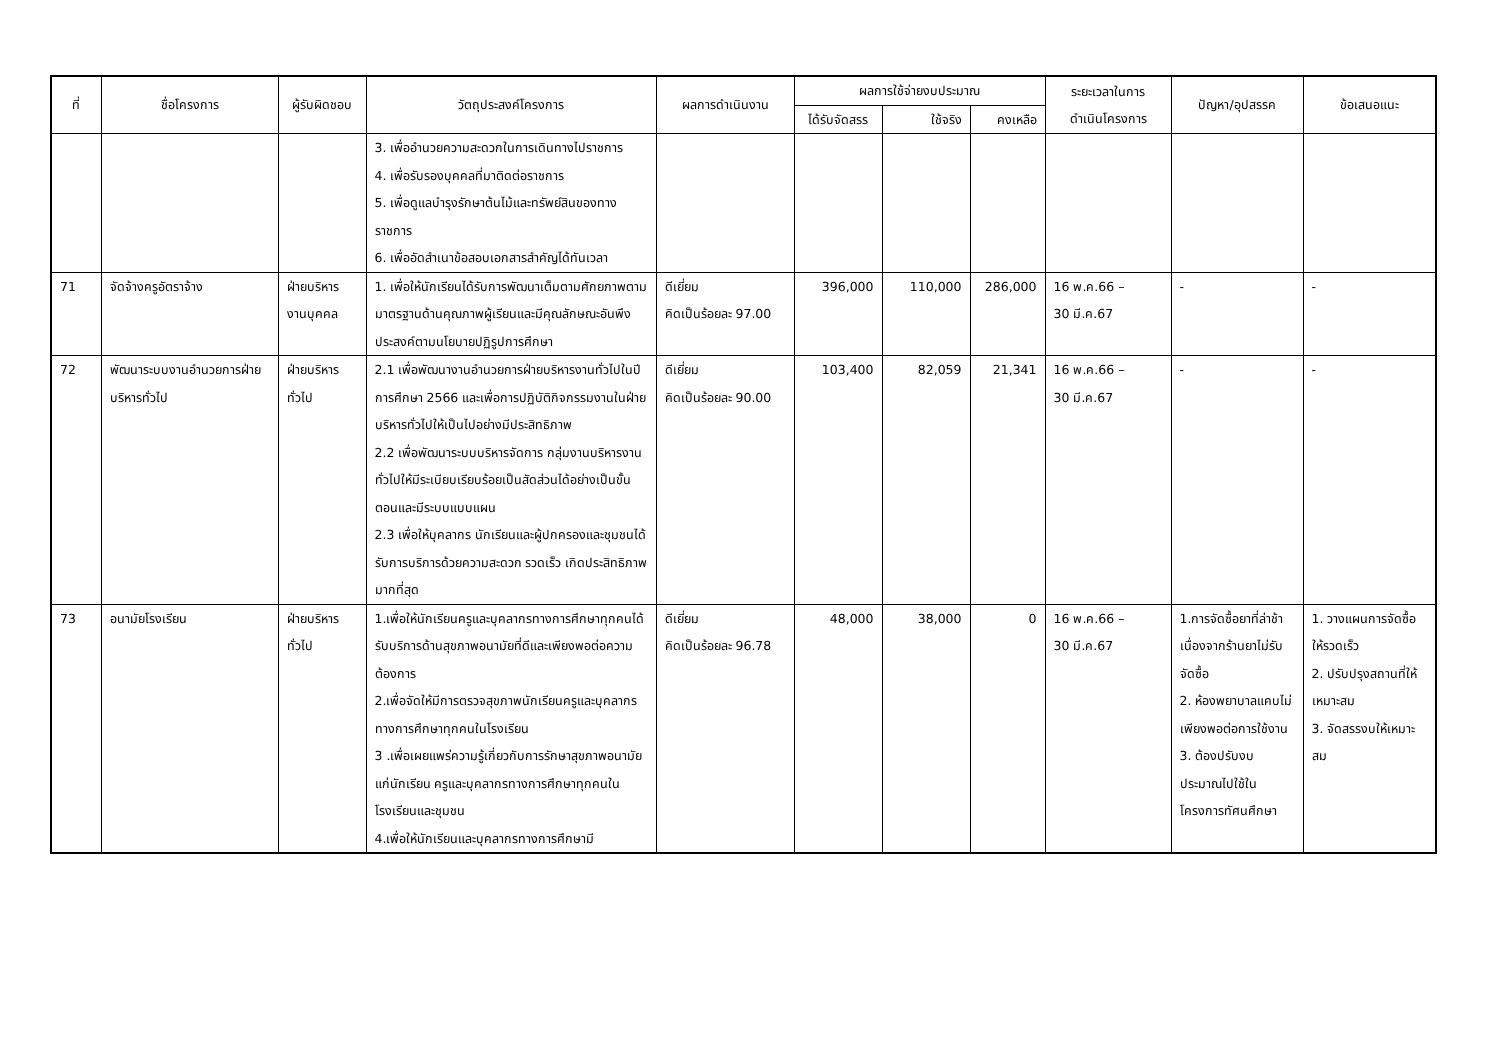| ที่ | ชื่อโครงการ | ผู้รับผิดชอบ | วัตถุประสงค์โครงการ | ผลการดำเนินงาน | ผลการใช้จ่ายงบประมาณ | | | ระยะเวลาในการ ดำเนินโครงการ | ปัญหา/อุปสรรค | ข้อเสนอแนะ |
| --- | --- | --- | --- | --- | --- | --- | --- | --- | --- | --- |
| | | | | | ได้รับจัดสรร | ใช้จริง | คงเหลือ | | | |
| | | | 3. เพื่ออำนวยความสะดวกในการเดินทางไปราชการ 4. เพื่อรับรองบุคคลที่มาติดต่อราชการ 5. เพื่อดูแลบำรุงรักษาต้นไม้และทรัพย์สินของทางราชการ 6. เพื่ออัดสำเนาข้อสอบเอกสารสำคัญได้ทันเวลา | | | | | | | |
| 71 | จัดจ้างครูอัตราจ้าง | ฝ่ายบริหารงานบุคคล | 1. เพื่อให้นักเรียนได้รับการพัฒนาเต็มตามศักยภาพตามมาตรฐานด้านคุณภาพผู้เรียนและมีคุณลักษณะอันพึงประสงค์ตามนโยบายปฏิรูปการศึกษา | ดีเยี่ยม คิดเป็นร้อยละ 97.00 | 396,000 | 110,000 | 286,000 | 16 พ.ค.66 – 30 มี.ค.67 | - | - |
| 72 | พัฒนาระบบงานอำนวยการฝ่ายบริหารทั่วไป | ฝ่ายบริหารทั่วไป | 2.1 เพื่อพัฒนางานอำนวยการฝ่ายบริหารงานทั่วไปในปีการศึกษา 2566 และเพื่อการปฏิบัติกิจกรรมงานในฝ่ายบริหารทั่วไปให้เป็นไปอย่างมีประสิทธิภาพ 2.2 เพื่อพัฒนาระบบบริหารจัดการ กลุ่มงานบริหารงานทั่วไปให้มีระเบียบเรียบร้อยเป็นสัดส่วนได้อย่างเป็นขั้นตอนและมีระบบแบบแผน 2.3 เพื่อให้บุคลากร นักเรียนและผู้ปกครองและชุมชนได้รับการบริการด้วยความสะดวก รวดเร็ว เกิดประสิทธิภาพมากที่สุด | ดีเยี่ยม คิดเป็นร้อยละ 90.00 | 103,400 | 82,059 | 21,341 | 16 พ.ค.66 – 30 มี.ค.67 | - | - |
| 73 | อนามัยโรงเรียน | ฝ่ายบริหารทั่วไป | 1.เพื่อให้นักเรียนครูและบุคลากรทางการศึกษาทุกคนได้รับบริการด้านสุขภาพอนามัยที่ดีและเพียงพอต่อความต้องการ 2.เพื่อจัดให้มีการตรวจสุขภาพนักเรียนครูและบุคลากรทางการศึกษาทุกคนในโรงเรียน 3 .เพื่อเผยแพร่ความรู้เกี่ยวกับการรักษาสุขภาพอนามัยแก่นักเรียน ครูและบุคลากรทางการศึกษาทุกคนในโรงเรียนและชุมชน 4.เพื่อให้นักเรียนและบุคลากรทางการศึกษามี | ดีเยี่ยม คิดเป็นร้อยละ 96.78 | 48,000 | 38,000 | 0 | 16 พ.ค.66 – 30 มี.ค.67 | 1.การจัดซื้อยาที่ล่าช้าเนื่องจากร้านยาไม่รับจัดซื้อ 2. ห้องพยาบาลแคบไม่เพียงพอต่อการใช้งาน 3. ต้องปรับงบประมาณไปใช้ในโครงการทัศนศึกษา | 1. วางแผนการจัดซื้อให้รวดเร็ว 2. ปรับปรุงสถานที่ให้เหมาะสม 3. จัดสรรงบให้เหมาะสม |